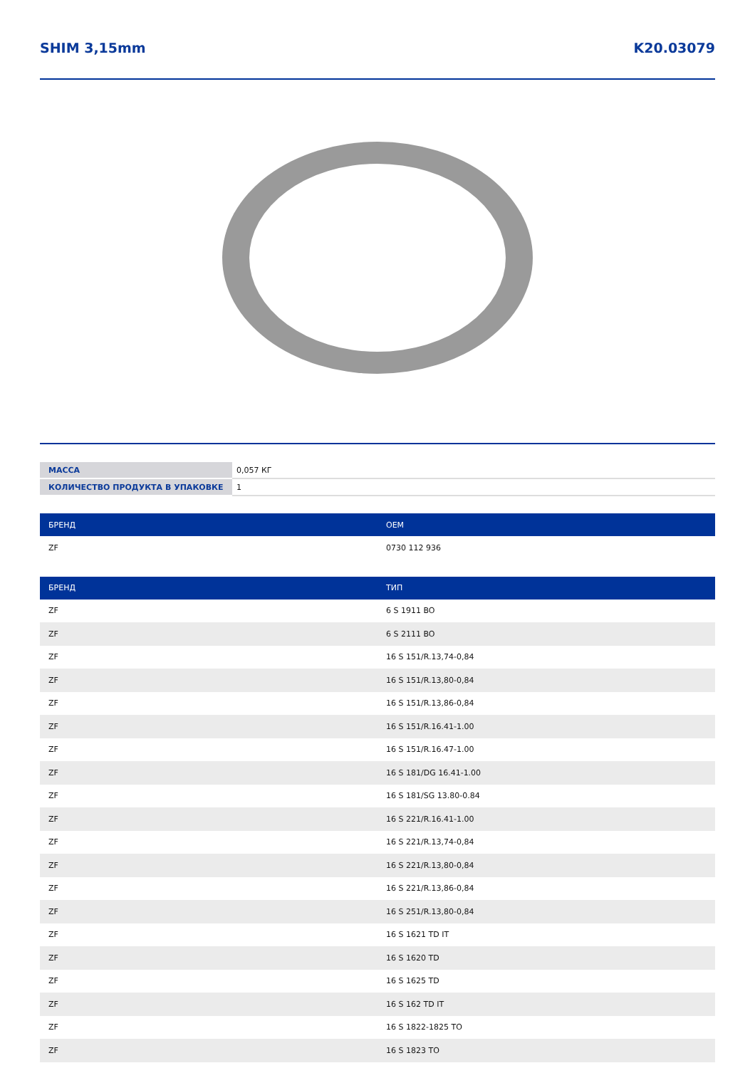SHIM 3,15mm K20.03079
| МАССА | 0,057 КГ |
| КОЛИЧЕСТВО ПРОДУКТА В УПАКОВКЕ | 1 |
| БРЕНД | OEM |
| --- | --- |
| ZF | 0730 112 936 |
| БРЕНД | ТИП |
| --- | --- |
| ZF | 6 S 1911 BO |
| ZF | 6 S 2111 BO |
| ZF | 16 S 151/R.13,74-0,84 |
| ZF | 16 S 151/R.13,80-0,84 |
| ZF | 16 S 151/R.13,86-0,84 |
| ZF | 16 S 151/R.16.41-1.00 |
| ZF | 16 S 151/R.16.47-1.00 |
| ZF | 16 S 181/DG 16.41-1.00 |
| ZF | 16 S 181/SG 13.80-0.84 |
| ZF | 16 S 221/R.16.41-1.00 |
| ZF | 16 S 221/R.13,74-0,84 |
| ZF | 16 S 221/R.13,80-0,84 |
| ZF | 16 S 221/R.13,86-0,84 |
| ZF | 16 S 251/R.13,80-0,84 |
| ZF | 16 S 1621 TD IT |
| ZF | 16 S 1620 TD |
| ZF | 16 S 1625 TD |
| ZF | 16 S 162 TD IT |
| ZF | 16 S 1822-1825 TO |
| ZF | 16 S 1823 TO |